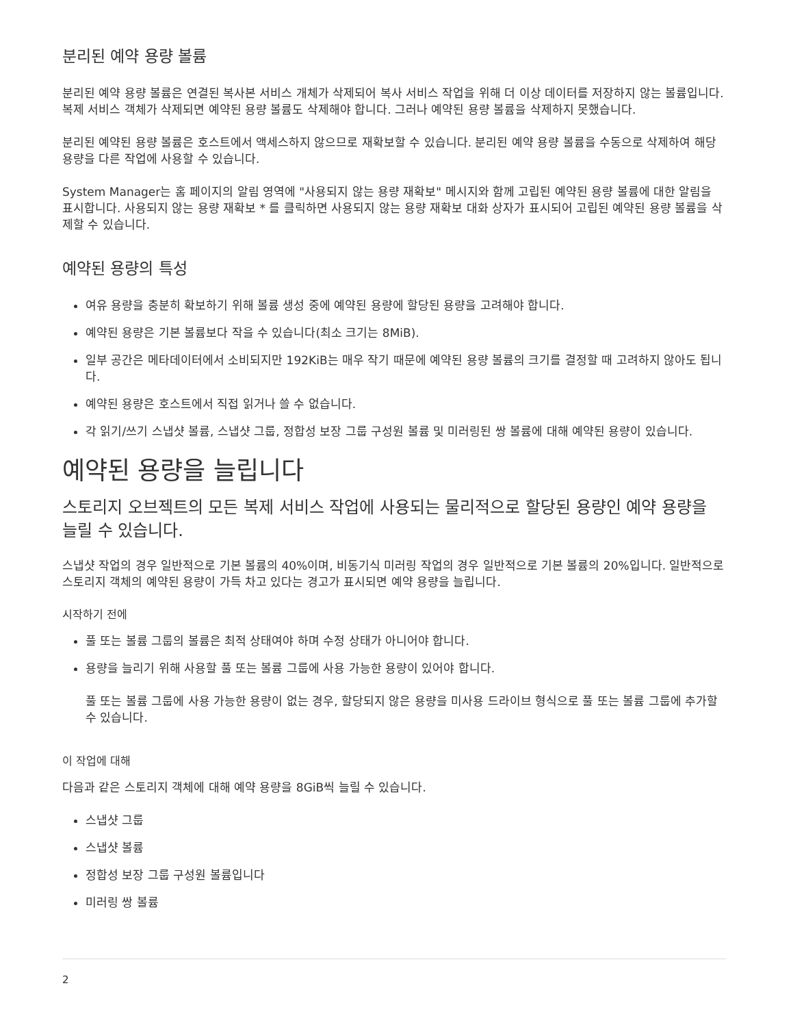분리된 예약 용량 볼륨
분리된 예약 용량 볼륨은 연결된 복사본 서비스 개체가 삭제되어 복사 서비스 작업을 위해 더 이상 데이터를 저장하지 않는 볼륨입니다. 복제 서비스 객체가 삭제되면 예약된 용량 볼륨도 삭제해야 합니다. 그러나 예약된 용량 볼륨을 삭제하지 못했습니다.
분리된 예약된 용량 볼륨은 호스트에서 액세스하지 않으므로 재확보할 수 있습니다. 분리된 예약 용량 볼륨을 수동으로 삭제하여 해당 용량을 다른 작업에 사용할 수 있습니다.
System Manager는 홈 페이지의 알림 영역에 "사용되지 않는 용량 재확보" 메시지와 함께 고립된 예약된 용량 볼륨에 대한 알림을 표시합니다. 사용되지 않는 용량 재확보 * 를 클릭하면 사용되지 않는 용량 재확보 대화 상자가 표시되어 고립된 예약된 용량 볼륨을 삭제할 수 있습니다.
예약된 용량의 특성
여유 용량을 충분히 확보하기 위해 볼륨 생성 중에 예약된 용량에 할당된 용량을 고려해야 합니다.
예약된 용량은 기본 볼륨보다 작을 수 있습니다(최소 크기는 8MiB).
일부 공간은 메타데이터에서 소비되지만 192KiB는 매우 작기 때문에 예약된 용량 볼륨의 크기를 결정할 때 고려하지 않아도 됩니다.
예약된 용량은 호스트에서 직접 읽거나 쓸 수 없습니다.
각 읽기/쓰기 스냅샷 볼륨, 스냅샷 그룹, 정합성 보장 그룹 구성원 볼륨 및 미러링된 쌍 볼륨에 대해 예약된 용량이 있습니다.
예약된 용량을 늘립니다
스토리지 오브젝트의 모든 복제 서비스 작업에 사용되는 물리적으로 할당된 용량인 예약 용량을 늘릴 수 있습니다.
스냅샷 작업의 경우 일반적으로 기본 볼륨의 40%이며, 비동기식 미러링 작업의 경우 일반적으로 기본 볼륨의 20%입니다. 일반적으로 스토리지 객체의 예약된 용량이 가득 차고 있다는 경고가 표시되면 예약 용량을 늘립니다.
시작하기 전에
풀 또는 볼륨 그룹의 볼륨은 최적 상태여야 하며 수정 상태가 아니어야 합니다.
용량을 늘리기 위해 사용할 풀 또는 볼륨 그룹에 사용 가능한 용량이 있어야 합니다.
풀 또는 볼륨 그룹에 사용 가능한 용량이 없는 경우, 할당되지 않은 용량을 미사용 드라이브 형식으로 풀 또는 볼륨 그룹에 추가할 수 있습니다.
이 작업에 대해
다음과 같은 스토리지 객체에 대해 예약 용량을 8GiB씩 늘릴 수 있습니다.
스냅샷 그룹
스냅샷 볼륨
정합성 보장 그룹 구성원 볼륨입니다
미러링 쌍 볼륨
2